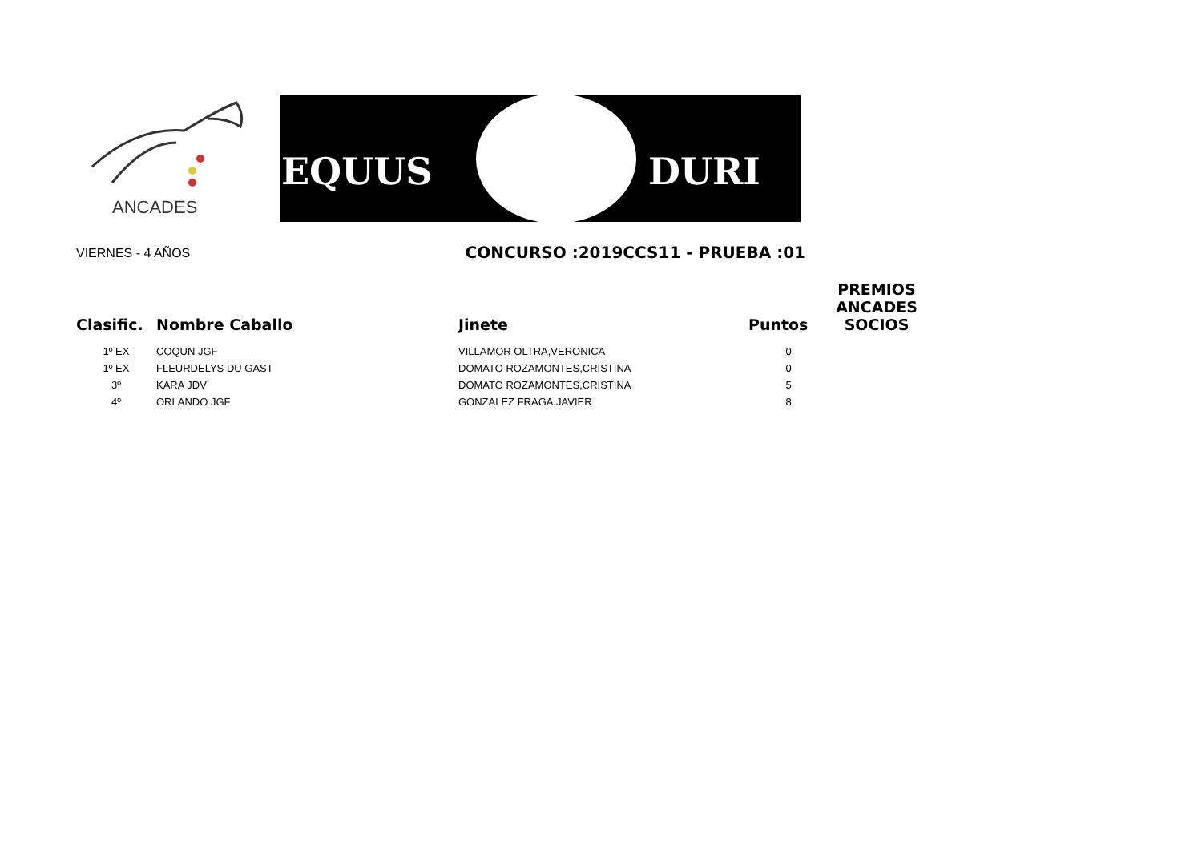ANCADES EQUUS DURI
VIERNES - 4 AÑOS CONCURSO :2019CCS11 - PRUEBA :01
| Clasific. | Nombre Caballo | Jinete | Puntos | PREMIOS ANCADES SOCIOS |
| --- | --- | --- | --- | --- |
| 1º EX | COQUN JGF | VILLAMOR OLTRA,VERONICA | 0 | |
| 1º EX | FLEURDELYS DU GAST | DOMATO ROZAMONTES,CRISTINA | 0 | |
| 3º | KARA JDV | DOMATO ROZAMONTES,CRISTINA | 5 | |
| 4º | ORLANDO JGF | GONZALEZ FRAGA,JAVIER | 8 | |